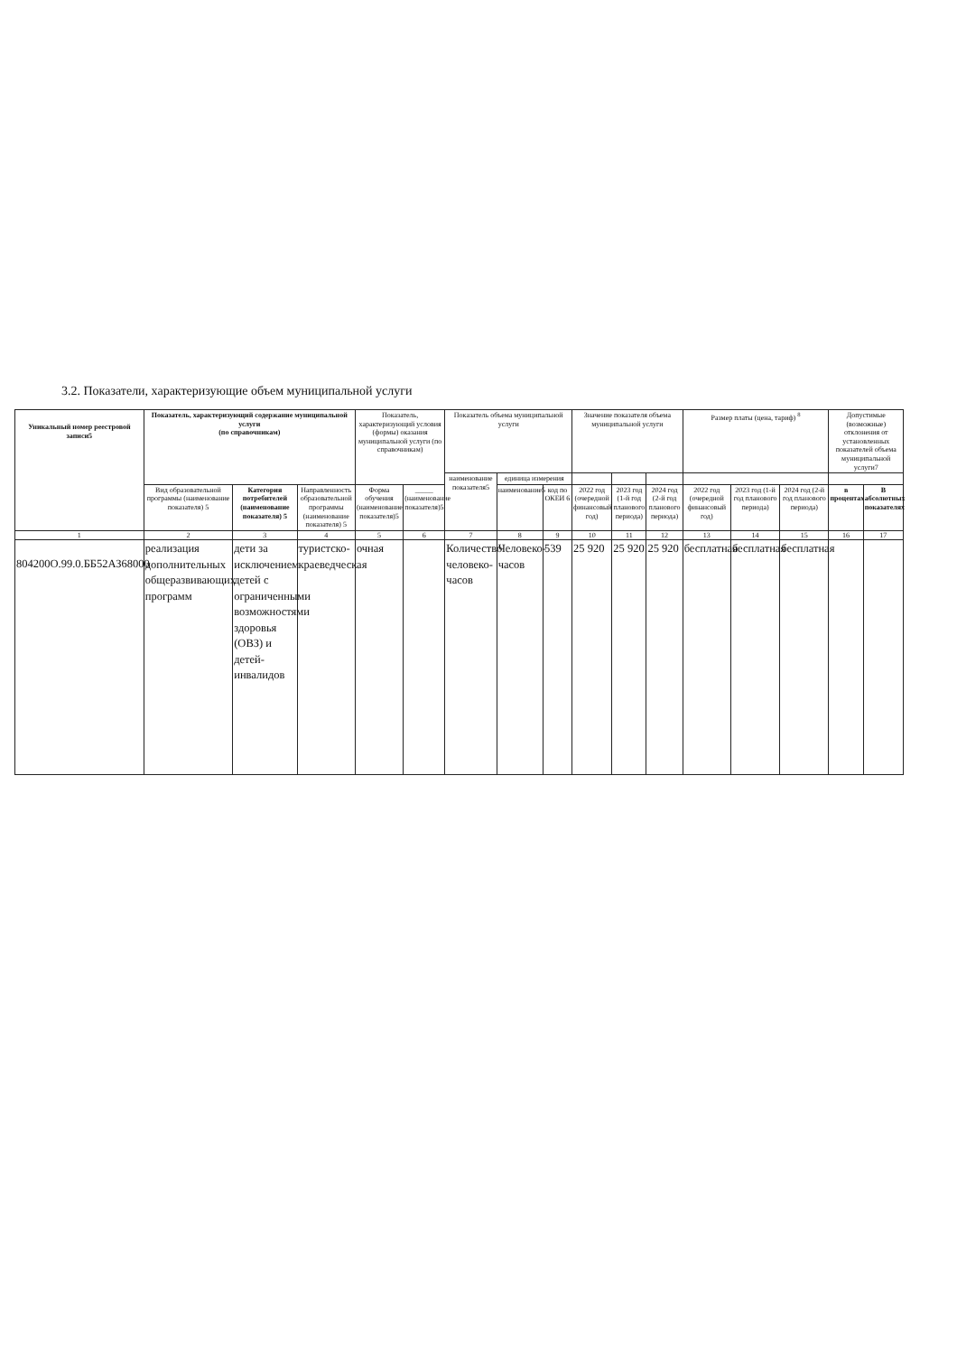3.2. Показатели, характеризующие объем муниципальной услуги
| Уникальный номер реестровой записи5 | Показатель, характеризующий содержание муниципальной услуги (по справочникам) | | | Показатель, характеризующий условия (формы) оказания муниципальной услуги (по справочникам) | | Показатель объема муниципальной услуги | | | Значение показателя объема муниципальной услуги | | | Размер платы (цена, тариф) <sup>8</sup> | | | Допустимые (возможные) отклонения от установленных показателей объема муниципальной услуги7 | |
| --- | --- | --- | --- | --- | --- | --- | --- | --- | --- | --- | --- | --- | --- | --- | --- | --- |
| | | | | | | наименование показателя5 | единица измерения | | | | | | | | | |
| | Вид образовательной программы (наименование показателя) 5 | Категория потребителей (наименование показателя) 5 | Направленность образовательной программы (наименование показателя) 5 | Форма обучения (наименование показателя)5 | _____ (наименование показателя)5 | | наименование5 | код по ОКЕИ 6 | 2022 год (очередной финансовый год) | 2023 год (1-й год планового периода) | 2024 год (2-й год планового периода) | 2022 год (очередной финансовый год) | 2023 год (1-й год планового периода) | 2024 год (2-й год планового периода) | в процентах | В абсолютных показателях |
| 1 | 2 | 3 | 4 | 5 | 6 | 7 | 8 | 9 | 10 | 11 | 12 | 13 | 14 | 15 | 16 | 17 |
| 804200О.99.0.ББ52АЗ68000 | реализация дополнительных общеразвивающих программ | дети за исключением детей с ограниченными возможностями здоровья (ОВЗ) и детей-инвалидов | туристско-краеведческая | очная | | Количество человеко-часов | Человеко-часов | 539 | 25 920 | 25 920 | 25 920 | бесплатная | бесплатная | бесплатная | | |